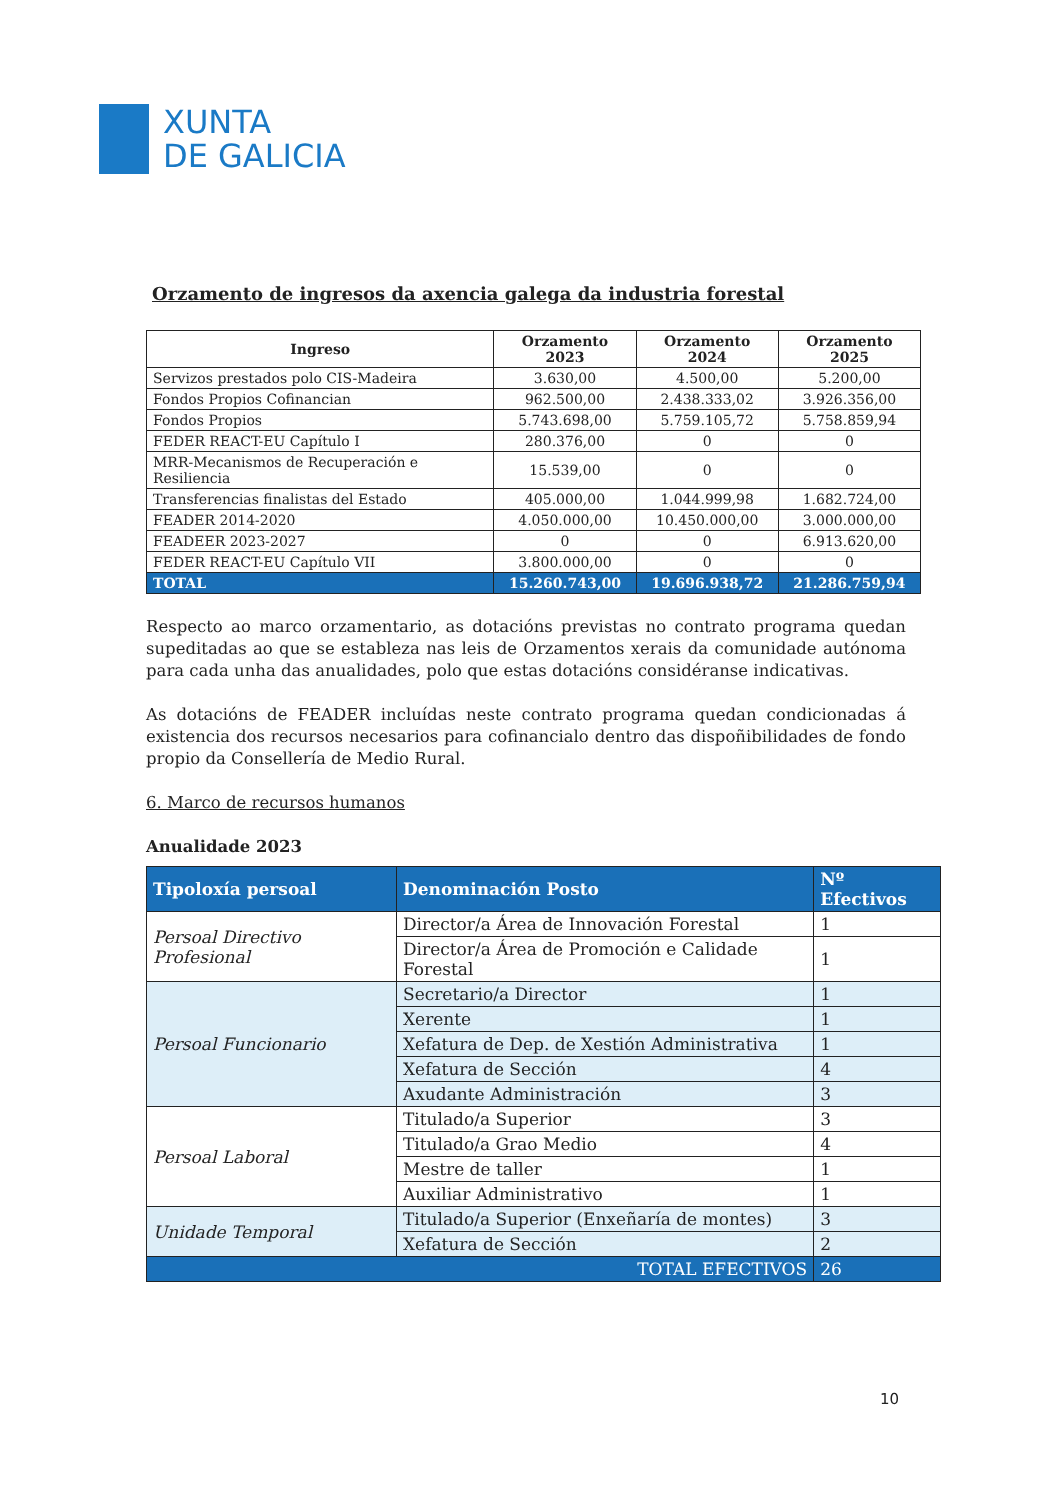XUNTA
DE GALICIA
Orzamento de ingresos da axencia galega da industria forestal
| Ingreso | Orzamento 2023 | Orzamento 2024 | Orzamento 2025 |
| --- | --- | --- | --- |
| Servizos prestados polo CIS-Madeira | 3.630,00 | 4.500,00 | 5.200,00 |
| Fondos Propios Cofinancian | 962.500,00 | 2.438.333,02 | 3.926.356,00 |
| Fondos Propios | 5.743.698,00 | 5.759.105,72 | 5.758.859,94 |
| FEDER REACT-EU Capítulo I | 280.376,00 | 0 | 0 |
| MRR-Mecanismos de Recuperación e Resiliencia | 15.539,00 | 0 | 0 |
| Transferencias finalistas del Estado | 405.000,00 | 1.044.999,98 | 1.682.724,00 |
| FEADER 2014-2020 | 4.050.000,00 | 10.450.000,00 | 3.000.000,00 |
| FEADEER 2023-2027 | 0 | 0 | 6.913.620,00 |
| FEDER REACT-EU Capítulo VII | 3.800.000,00 | 0 | 0 |
| TOTAL | 15.260.743,00 | 19.696.938,72 | 21.286.759,94 |
Respecto ao marco orzamentario, as dotacións previstas no contrato programa quedan supeditadas ao que se estableza nas leis de Orzamentos xerais da comunidade autónoma para cada unha das anualidades, polo que estas dotacións considéranse indicativas.
As dotacións de FEADER incluídas neste contrato programa quedan condicionadas á existencia dos recursos necesarios para cofinancialo dentro das dispoñibilidades de fondo propio da Consellería de Medio Rural.
6. Marco de recursos humanos
Anualidade 2023
| Tipoloxía persoal | Denominación Posto | Nº Efectivos |
| --- | --- | --- |
| Persoal Directivo Profesional | Director/a Área de Innovación Forestal | 1 |
| | Director/a Área de Promoción e Calidade Forestal | 1 |
| Persoal Funcionario | Secretario/a Director | 1 |
| | Xerente | 1 |
| | Xefatura de Dep. de Xestión Administrativa | 1 |
| | Xefatura de Sección | 4 |
| | Axudante Administración | 3 |
| Persoal Laboral | Titulado/a Superior | 3 |
| | Titulado/a Grao Medio | 4 |
| | Mestre de taller | 1 |
| | Auxiliar Administrativo | 1 |
| Unidade Temporal | Titulado/a Superior (Enxeñaría de montes) | 3 |
| | Xefatura de Sección | 2 |
| TOTAL EFECTIVOS | | 26 |
10